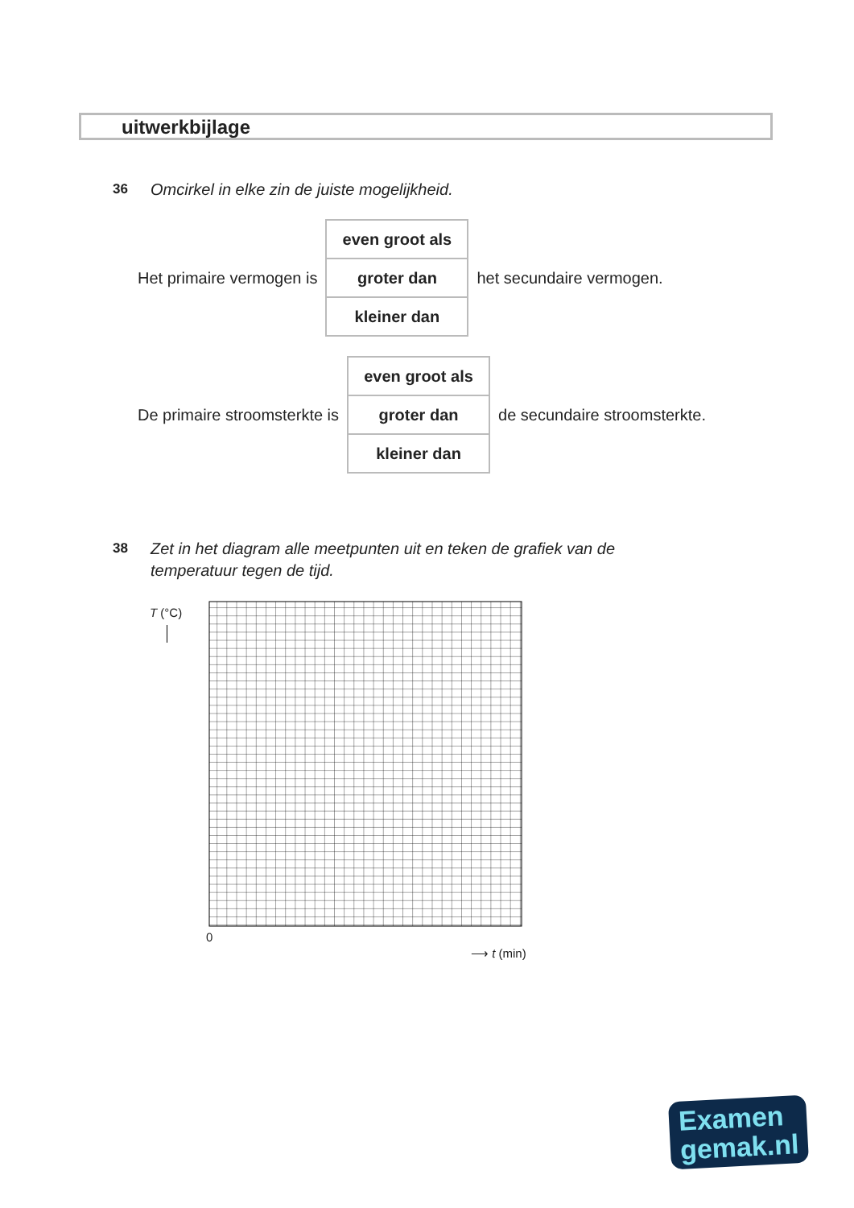uitwerkbijlage
36 Omcirkel in elke zin de juiste mogelijkheid.
Het primaire vermogen is
even groot als
groter dan
kleiner dan
het secundaire vermogen.
De primaire stroomsterkte is
even groot als
groter dan
kleiner dan
de secundaire stroomsterkte.
38 Zet in het diagram alle meetpunten uit en teken de grafiek van de
temperatuur tegen de tijd.
T (°C)
0
⟶ t (min)
Examen
gemak.nl